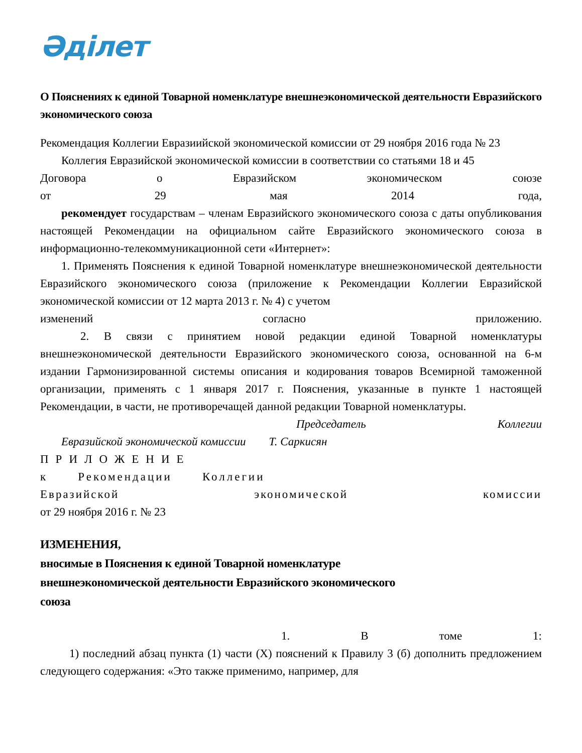Әділет
О Пояснениях к единой Товарной номенклатуре внешнеэкономической деятельности Евразийского экономического союза
Рекомендация Коллегии Евразиийской экономической комиссии от 29 ноября 2016 года № 23
Коллегия Евразийской экономической комиссии в соответствии со статьями 18 и 45
Договора о Евразийском экономическом союзе
от 29 мая 2014 года,
рекомендует государствам – членам Евразийского экономического союза с даты опубликования настоящей Рекомендации на официальном сайте Евразийского экономического союза в информационно-телекоммуникационной сети «Интернет»:
1. Применять Пояснения к единой Товарной номенклатуре внешнеэкономической деятельности Евразийского экономического союза (приложение к Рекомендации Коллегии Евразийской экономической комиссии от 12 марта 2013 г. № 4) с учетом
изменений согласно приложению.
2. В связи с принятием новой редакции единой Товарной номенклатуры внешнеэкономической деятельности Евразийского экономического союза, основанной на 6-м издании Гармонизированной системы описания и кодирования товаров Всемирной таможенной организации, применять с 1 января 2017 г. Пояснения, указанные в пункте 1 настоящей Рекомендации, в части, не противоречащей данной редакции Товарной номенклатуры.
Председатель Коллегии
Евразийской экономической комиссии Т. Саркисян
ПРИЛОЖЕНИЕ
к Рекомендации Коллегии
Евразийской экономической комиссии
от 29 ноября 2016 г. № 23
ИЗМЕНЕНИЯ,
вносимые в Пояснения к единой Товарной номенклатуре
внешнеэкономической деятельности Евразийского экономического
союза
1. В томе 1:
1) последний абзац пункта (1) части (X) пояснений к Правилу 3 (б) дополнить предложением следующего содержания: «Это также применимо, например, для